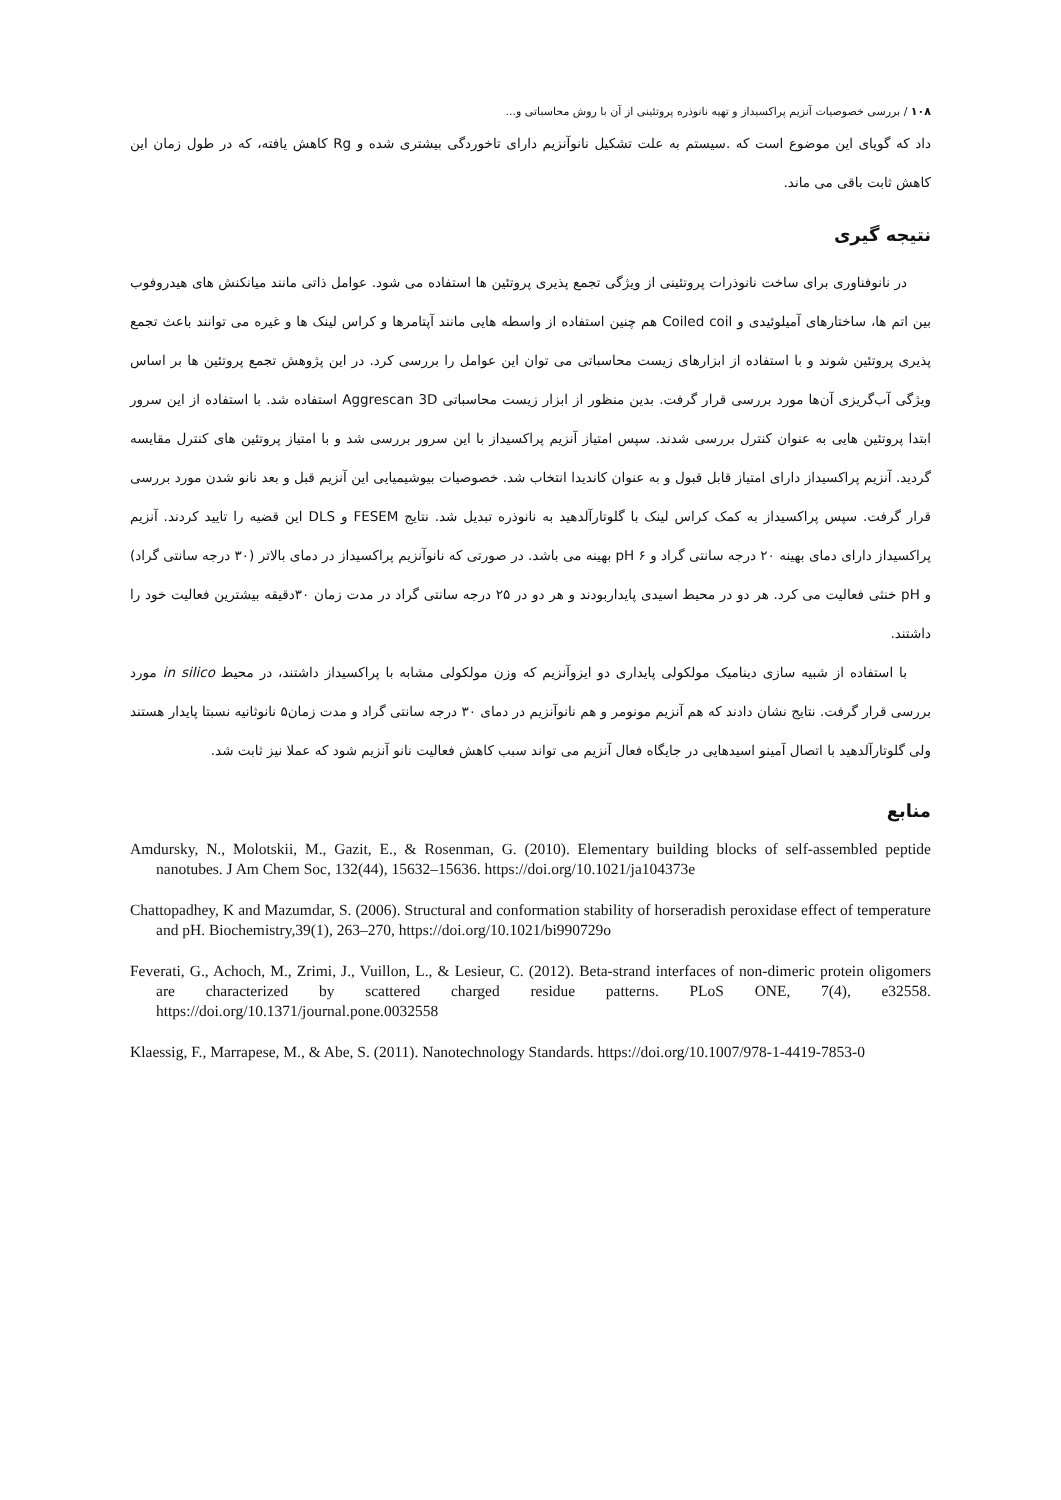۱۰۸ / بررسی خصوصیات آنزیم پراکسیداز و تهیه نانوذره پروتئینی از آن با روش محاسباتی و...
داد که گویای این موضوع است که .سیستم به علت تشکیل نانوآنزیم دارای تاخوردگی بیشتری شده و Rg کاهش یافته، که در طول زمان این کاهش ثابت باقی می ماند.
نتیجه گیری
در نانوفناوری برای ساخت نانوذرات پروتئینی از ویژگی تجمع پذیری پروتئین ها استفاده می شود. عوامل ذاتی مانند میانکنش های هیدروفوب بین اتم ها، ساختارهای آمیلوئیدی و Coiled coil هم چنین استفاده از واسطه هایی مانند آپتامرها و کراس لینک ها و غیره می توانند باعث تجمع پذیری پروتئین شوند و با استفاده از ابزارهای زیست محاسباتی می توان این عوامل را بررسی کرد. در این پژوهش تجمع پروتئین ها بر اساس ویژگی آب‌گریزی آن‌ها مورد بررسی قرار گرفت. بدین منظور از ابزار زیست محاسباتی Aggrescan 3D استفاده شد. با استفاده از این سرور ابتدا پروتئین هایی به عنوان کنترل بررسی شدند. سپس امتیاز آنزیم پراکسیداز با این سرور بررسی شد و با امتیاز پروتئین های کنترل مقایسه گردید. آنزیم پراکسیداز دارای امتیاز قابل قبول و به عنوان کاندیدا انتخاب شد. خصوصیات بیوشیمیایی این آنزیم قبل و بعد نانو شدن مورد بررسی قرار گرفت. سپس پراکسیداز به کمک کراس لینک با گلوتارآلدهید به نانوذره تبدیل شد. نتایج FESEM و DLS این قضیه را تایید کردند. آنزیم پراکسیداز دارای دمای بهینه ۲۰ درجه سانتی گراد و pH ۶ بهینه می باشد. در صورتی که نانوآنزیم پراکسیداز در دمای بالاتر (۳۰ درجه سانتی گراد) و pH خنثی فعالیت می کرد. هر دو در محیط اسیدی پایداربودند و هر دو در ۲۵ درجه سانتی گراد در مدت زمان ۳۰دقیقه بیشترین فعالیت خود را داشتند.
با استفاده از شبیه سازی دینامیک مولکولی پایداری دو ایزوآنزیم که وزن مولکولی مشابه با پراکسیداز داشتند، در محیط in silico مورد بررسی قرار گرفت. نتایج نشان دادند که هم آنزیم مونومر و هم نانوآنزیم در دمای ۳۰ درجه سانتی گراد و مدت زمان۵ نانوثانیه نسبتا پایدار هستند ولی گلوتارآلدهید با اتصال آمینو اسیدهایی در جایگاه فعال آنزیم می تواند سبب کاهش فعالیت نانو آنزیم شود که عملا نیز ثابت شد.
منابع
Amdursky, N., Molotskii, M., Gazit, E., & Rosenman, G. (2010). Elementary building blocks of self-assembled peptide nanotubes. J Am Chem Soc, 132(44), 15632–15636. https://doi.org/10.1021/ja104373e
Chattopadhey, K and Mazumdar, S. (2006). Structural and conformation stability of horseradish peroxidase effect of temperature and pH. Biochemistry,39(1), 263–270, https://doi.org/10.1021/bi990729o
Feverati, G., Achoch, M., Zrimi, J., Vuillon, L., & Lesieur, C. (2012). Beta-strand interfaces of non-dimeric protein oligomers are characterized by scattered charged residue patterns. PLoS ONE, 7(4), e32558. https://doi.org/10.1371/journal.pone.0032558
Klaessig, F., Marrapese, M., & Abe, S. (2011). Nanotechnology Standards. https://doi.org/10.1007/978-1-4419-7853-0